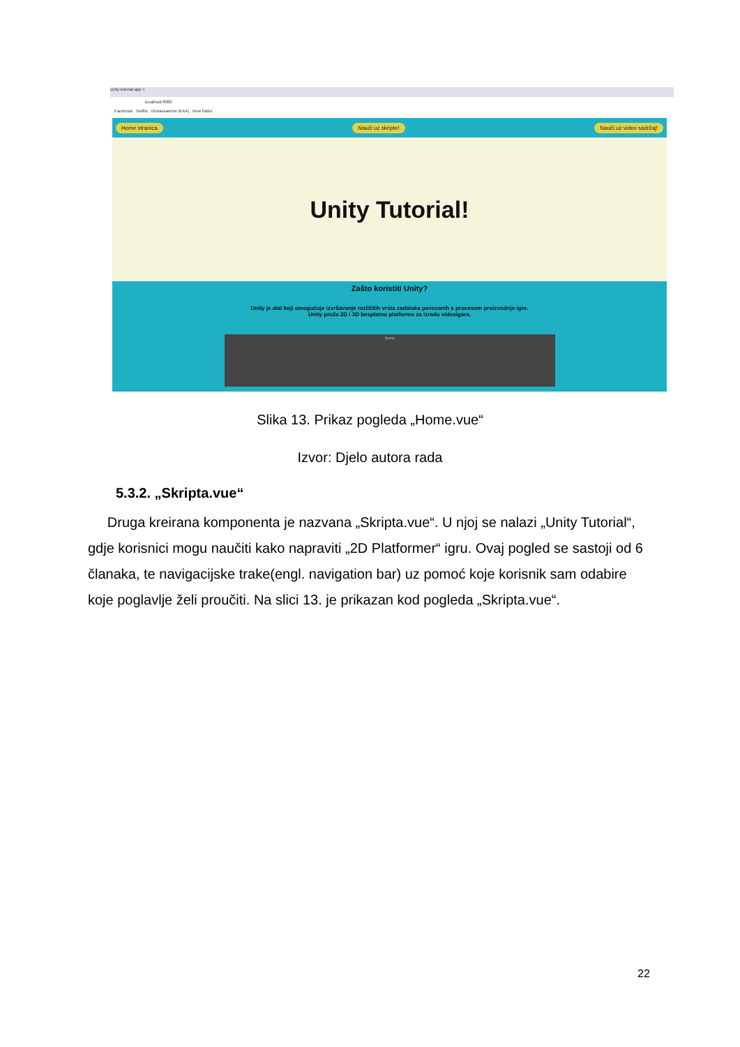unity-tutorial-app ×
localhost:8080
Facebook Netflix Kickassanime [KAA] New folder
Home stranica Nauči uz skripte! Nauči uz video sadržaj!
Unity Tutorial!
Zašto koristiti Unity?
Unity je alat koji omogućuje izvršavanje različitih vrsta zadataka povezanih s procesom proizvodnje igre.
Unity pruža 2D i 3D besplatnu platformu za izradu videoigara.
Scene
Slika 13. Prikaz pogleda „Home.vue“
Izvor: Djelo autora rada
5.3.2. „Skripta.vue“
Druga kreirana komponenta je nazvana „Skripta.vue“. U njoj se nalazi „Unity Tutorial“, gdje korisnici mogu naučiti kako napraviti „2D Platformer“ igru. Ovaj pogled se sastoji od 6 članaka, te navigacijske trake(engl. navigation bar) uz pomoć koje korisnik sam odabire koje poglavlje želi proučiti. Na slici 13. je prikazan kod pogleda „Skripta.vue“.
22